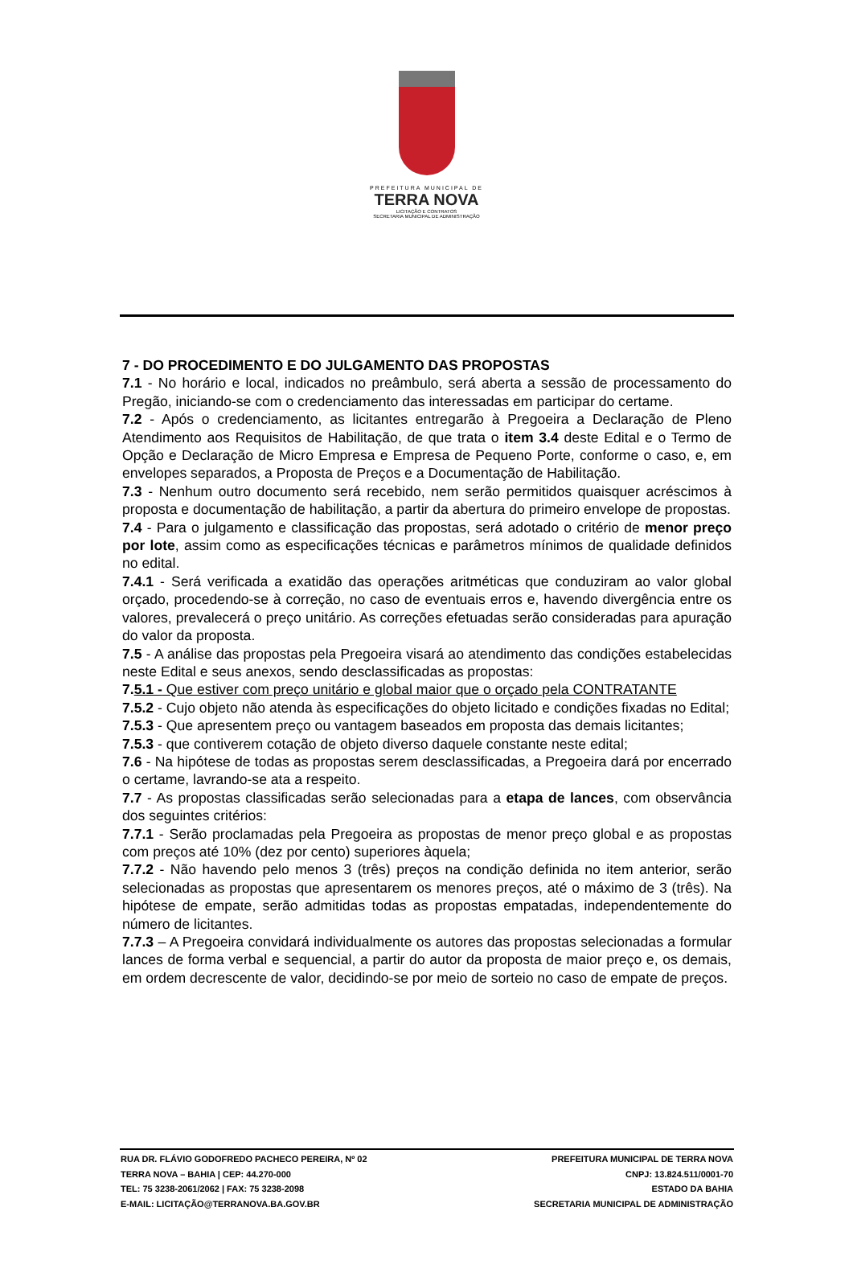PREFEITURA MUNICIPAL DE
TERRA NOVA
LICITAÇÃO E CONTRATOS
SECRETARIA MUNICIPAL DE ADMINISTRAÇÃO
7 - DO PROCEDIMENTO E DO JULGAMENTO DAS PROPOSTAS
7.1 - No horário e local, indicados no preâmbulo, será aberta a sessão de processamento do Pregão, iniciando-se com o credenciamento das interessadas em participar do certame.
7.2 - Após o credenciamento, as licitantes entregarão à Pregoeira a Declaração de Pleno Atendimento aos Requisitos de Habilitação, de que trata o item 3.4 deste Edital e o Termo de Opção e Declaração de Micro Empresa e Empresa de Pequeno Porte, conforme o caso, e, em envelopes separados, a Proposta de Preços e a Documentação de Habilitação.
7.3 - Nenhum outro documento será recebido, nem serão permitidos quaisquer acréscimos à proposta e documentação de habilitação, a partir da abertura do primeiro envelope de propostas.
7.4 - Para o julgamento e classificação das propostas, será adotado o critério de menor preço por lote, assim como as especificações técnicas e parâmetros mínimos de qualidade definidos no edital.
7.4.1 - Será verificada a exatidão das operações aritméticas que conduziram ao valor global orçado, procedendo-se à correção, no caso de eventuais erros e, havendo divergência entre os valores, prevalecerá o preço unitário. As correções efetuadas serão consideradas para apuração do valor da proposta.
7.5 - A análise das propostas pela Pregoeira visará ao atendimento das condições estabelecidas neste Edital e seus anexos, sendo desclassificadas as propostas:
7.5.1 - Que estiver com preço unitário e global maior que o orçado pela CONTRATANTE
7.5.2 - Cujo objeto não atenda às especificações do objeto licitado e condições fixadas no Edital;
7.5.3 - Que apresentem preço ou vantagem baseados em proposta das demais licitantes;
7.5.3 - que contiverem cotação de objeto diverso daquele constante neste edital;
7.6 - Na hipótese de todas as propostas serem desclassificadas, a Pregoeira dará por encerrado o certame, lavrando-se ata a respeito.
7.7 - As propostas classificadas serão selecionadas para a etapa de lances, com observância dos seguintes critérios:
7.7.1 - Serão proclamadas pela Pregoeira as propostas de menor preço global e as propostas com preços até 10% (dez por cento) superiores àquela;
7.7.2 - Não havendo pelo menos 3 (três) preços na condição definida no item anterior, serão selecionadas as propostas que apresentarem os menores preços, até o máximo de 3 (três). Na hipótese de empate, serão admitidas todas as propostas empatadas, independentemente do número de licitantes.
7.7.3 – A Pregoeira convidará individualmente os autores das propostas selecionadas a formular lances de forma verbal e sequencial, a partir do autor da proposta de maior preço e, os demais, em ordem decrescente de valor, decidindo-se por meio de sorteio no caso de empate de preços.
RUA DR. FLÁVIO GODOFREDO PACHECO PEREIRA, Nº 02
TERRA NOVA – BAHIA | CEP: 44.270-000
TEL: 75 3238-2061/2062 | FAX: 75 3238-2098
E-MAIL: LICITAÇÃO@TERRANOVA.BA.GOV.BR
PREFEITURA MUNICIPAL DE TERRA NOVA
CNPJ: 13.824.511/0001-70
ESTADO DA BAHIA
SECRETARIA MUNICIPAL DE ADMINISTRAÇÃO